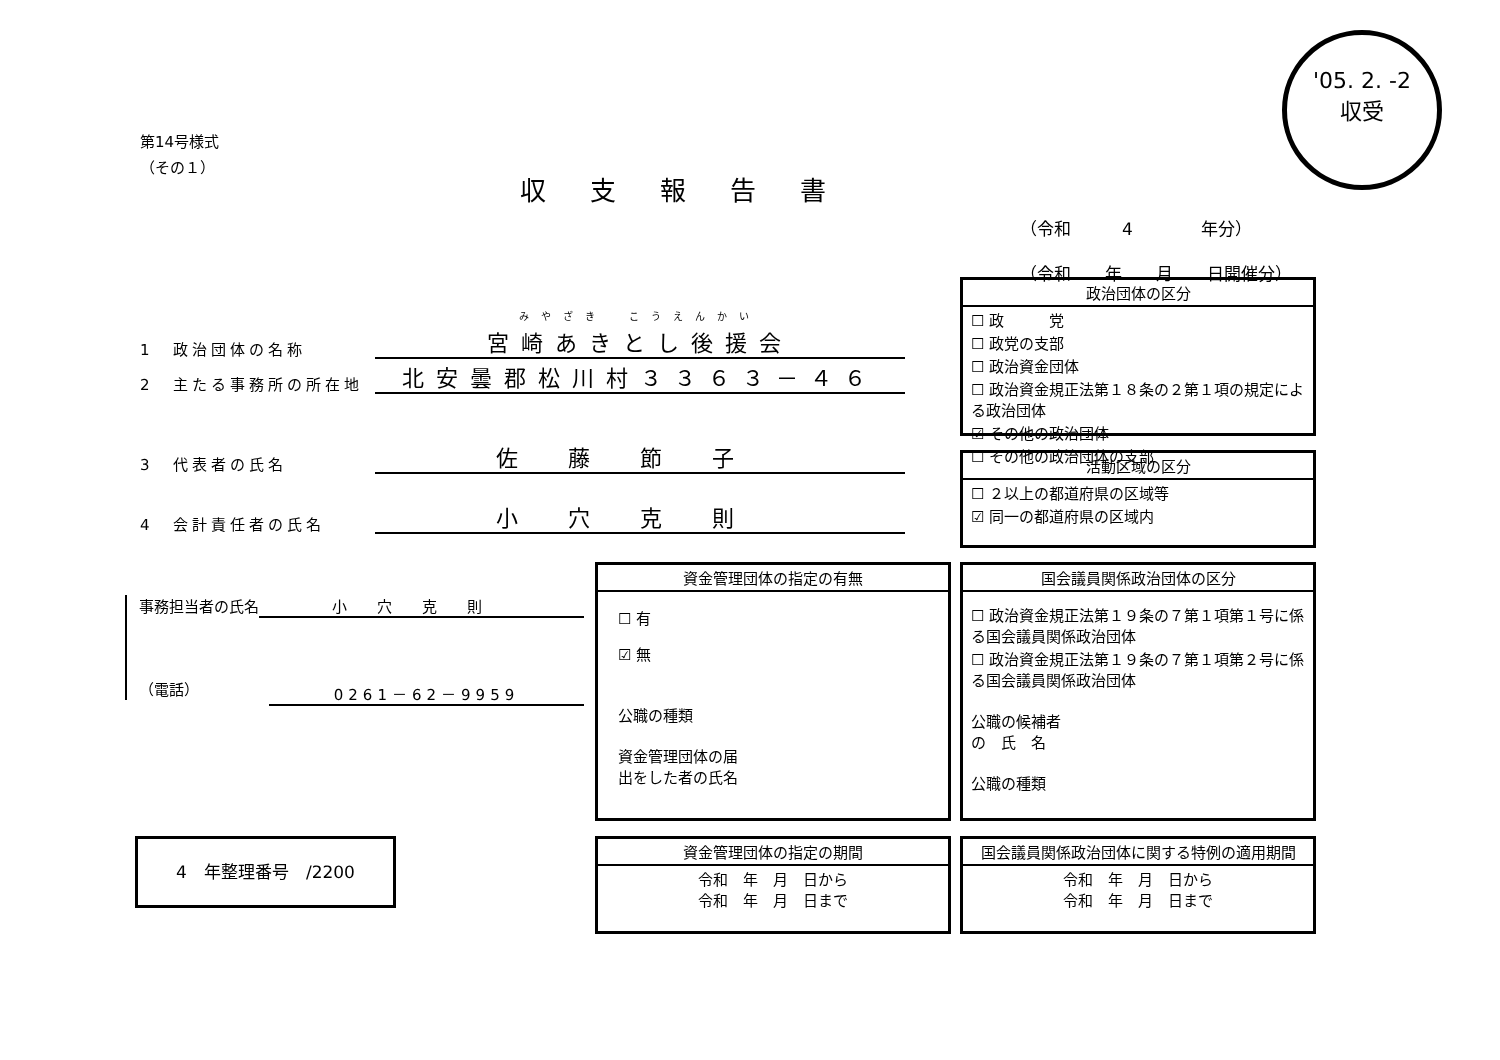'05. 2. -2
収受
第14号様式
（その１）
収支報告書
（令和　　　4　　　　年分）
（令和　　年　　月　　日開催分）
1　政治団体の名称 みやざき　こうえんかい
宮崎あきとし後援会
2　主たる事務所の所在地 北安曇郡松川村３３６３－４６
3　代表者の氏名 佐藤節子
4　会計責任者の氏名 小穴克則
政治団体の区分
☐ 政　　　党
☐ 政党の支部
☐ 政治資金団体
☐ 政治資金規正法第１８条の２第１項の規定による政治団体
☑ その他の政治団体
☐ その他の政治団体の支部
活動区域の区分
☐ ２以上の都道府県の区域等
☑ 同一の都道府県の区域内
事務担当者の氏名 小穴克則
（電話） 0261－62－9959
資金管理団体の指定の有無
☐ 有
☑ 無
公職の種類
資金管理団体の届
出をした者の氏名
国会議員関係政治団体の区分
☐ 政治資金規正法第１９条の７第１項第１号に係る国会議員関係政治団体
☐ 政治資金規正法第１９条の７第１項第２号に係る国会議員関係政治団体
公職の候補者
の　氏　名
公職の種類
4　年整理番号　/2200
資金管理団体の指定の期間
令和　年　月　日から
令和　年　月　日まで
国会議員関係政治団体に関する特例の適用期間
令和　年　月　日から
令和　年　月　日まで